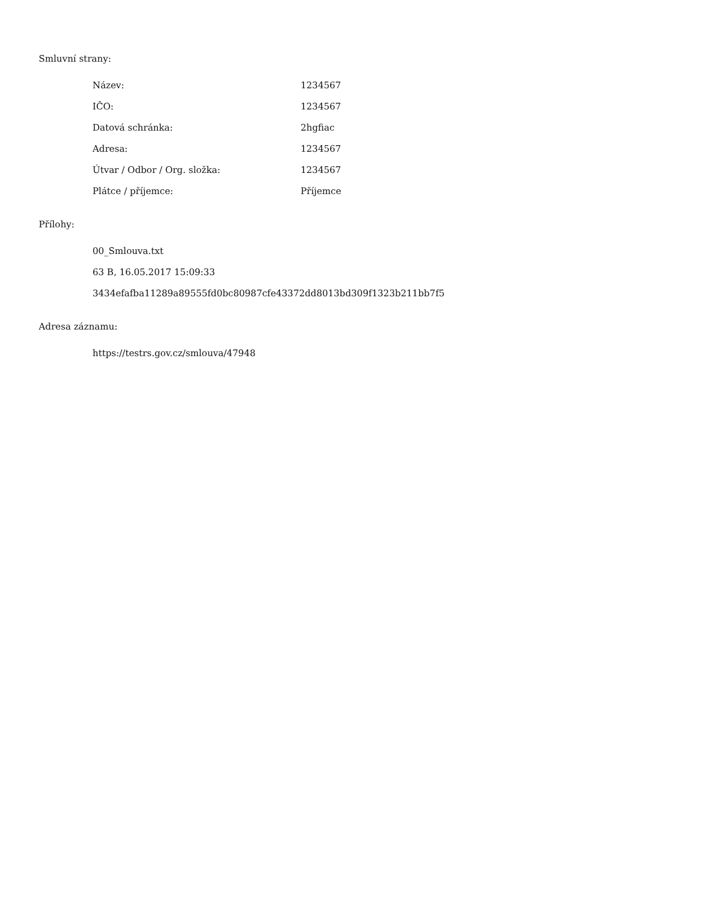Smluvní strany:
| Název: | 1234567 |
| IČO: | 1234567 |
| Datová schránka: | 2hgfiac |
| Adresa: | 1234567 |
| Útvar / Odbor / Org. složka: | 1234567 |
| Plátce / příjemce: | Příjemce |
Přílohy:
00_Smlouva.txt
63 B, 16.05.2017 15:09:33
3434efafba11289a89555fd0bc80987cfe43372dd8013bd309f1323b211bb7f5
Adresa záznamu:
https://testrs.gov.cz/smlouva/47948